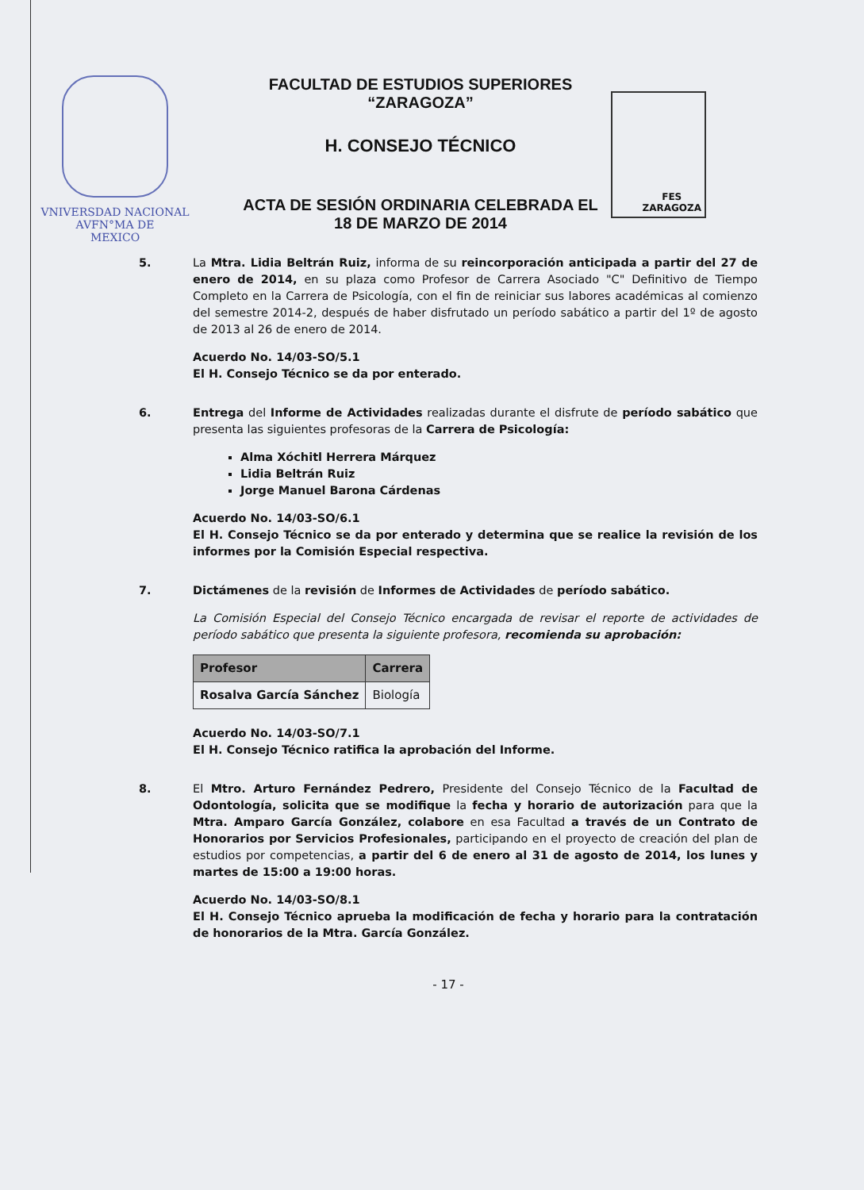VNIVERSDAD NACIONAL
AVFN°MA DE
MEXICO
FACULTAD DE ESTUDIOS SUPERIORES
“ZARAGOZA”
H. CONSEJO TÉCNICO
ACTA DE SESIÓN ORDINARIA CELEBRADA EL
18 DE MARZO DE 2014
FES
ZARAGOZA
5. La Mtra. Lidia Beltrán Ruiz, informa de su reincorporación anticipada a partir del 27 de enero de 2014, en su plaza como Profesor de Carrera Asociado "C" Definitivo de Tiempo Completo en la Carrera de Psicología, con el fin de reiniciar sus labores académicas al comienzo del semestre 2014-2, después de haber disfrutado un período sabático a partir del 1º de agosto de 2013 al 26 de enero de 2014.
Acuerdo No. 14/03-SO/5.1
El H. Consejo Técnico se da por enterado.
6. Entrega del Informe de Actividades realizadas durante el disfrute de período sabático que presenta las siguientes profesoras de la Carrera de Psicología:
Alma Xóchitl Herrera Márquez
Lidia Beltrán Ruiz
Jorge Manuel Barona Cárdenas
Acuerdo No. 14/03-SO/6.1
El H. Consejo Técnico se da por enterado y determina que se realice la revisión de los informes por la Comisión Especial respectiva.
7. Dictámenes de la revisión de Informes de Actividades de período sabático.
La Comisión Especial del Consejo Técnico encargada de revisar el reporte de actividades de período sabático que presenta la siguiente profesora, recomienda su aprobación:
| Profesor | Carrera |
| --- | --- |
| Rosalva García Sánchez | Biología |
Acuerdo No. 14/03-SO/7.1
El H. Consejo Técnico ratifica la aprobación del Informe.
8. El Mtro. Arturo Fernández Pedrero, Presidente del Consejo Técnico de la Facultad de Odontología, solicita que se modifique la fecha y horario de autorización para que la Mtra. Amparo García González, colabore en esa Facultad a través de un Contrato de Honorarios por Servicios Profesionales, participando en el proyecto de creación del plan de estudios por competencias, a partir del 6 de enero al 31 de agosto de 2014, los lunes y martes de 15:00 a 19:00 horas.
Acuerdo No. 14/03-SO/8.1
El H. Consejo Técnico aprueba la modificación de fecha y horario para la contratación de honorarios de la Mtra. García González.
- 17 -